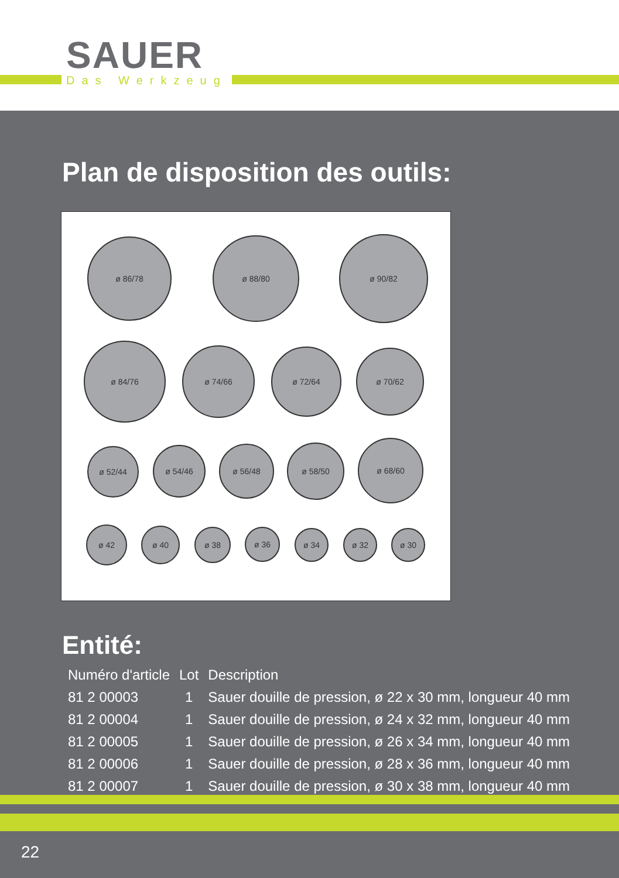SAUER
Das Werkzeug
Plan de disposition des outils:
ø 86/78 ø 88/80 ø 90/82
ø 84/76 ø 74/66 ø 72/64 ø 70/62
ø 52/44 ø 54/46 ø 56/48 ø 58/50 ø 68/60
ø 42 ø 40 ø 38 ø 36 ø 34 ø 32 ø 30
Entité:
| Numéro d'article | Lot | Description |
| --- | --- | --- |
| 81 2 00003 | 1 | Sauer douille de pression, ø 22 x 30 mm, longueur 40 mm |
| 81 2 00004 | 1 | Sauer douille de pression, ø 24 x 32 mm, longueur 40 mm |
| 81 2 00005 | 1 | Sauer douille de pression, ø 26 x 34 mm, longueur 40 mm |
| 81 2 00006 | 1 | Sauer douille de pression, ø 28 x 36 mm, longueur 40 mm |
| 81 2 00007 | 1 | Sauer douille de pression, ø 30 x 38 mm, longueur 40 mm |
22